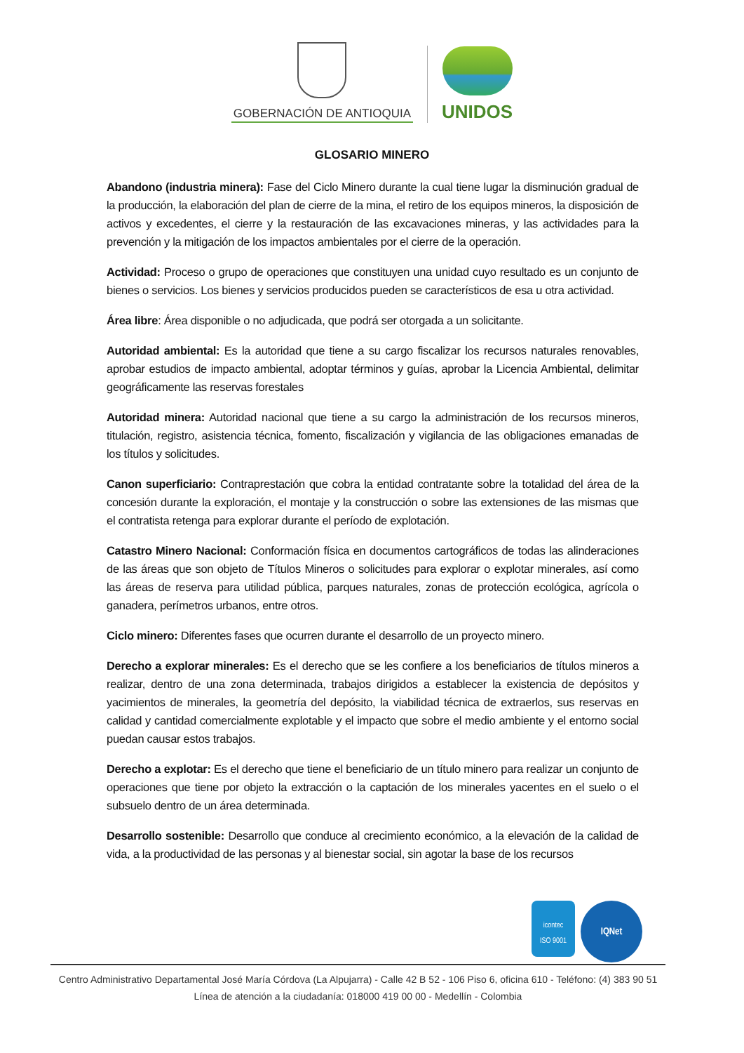GOBERNACIÓN DE ANTIOQUIA
UNIDOS
GLOSARIO MINERO
Abandono (industria minera): Fase del Ciclo Minero durante la cual tiene lugar la disminución gradual de la producción, la elaboración del plan de cierre de la mina, el retiro de los equipos mineros, la disposición de activos y excedentes, el cierre y la restauración de las excavaciones mineras, y las actividades para la prevención y la mitigación de los impactos ambientales por el cierre de la operación.
Actividad: Proceso o grupo de operaciones que constituyen una unidad cuyo resultado es un conjunto de bienes o servicios. Los bienes y servicios producidos pueden se característicos de esa u otra actividad.
Área libre: Área disponible o no adjudicada, que podrá ser otorgada a un solicitante.
Autoridad ambiental: Es la autoridad que tiene a su cargo fiscalizar los recursos naturales renovables, aprobar estudios de impacto ambiental, adoptar términos y guías, aprobar la Licencia Ambiental, delimitar geográficamente las reservas forestales
Autoridad minera: Autoridad nacional que tiene a su cargo la administración de los recursos mineros, titulación, registro, asistencia técnica, fomento, fiscalización y vigilancia de las obligaciones emanadas de los títulos y solicitudes.
Canon superficiario: Contraprestación que cobra la entidad contratante sobre la totalidad del área de la concesión durante la exploración, el montaje y la construcción o sobre las extensiones de las mismas que el contratista retenga para explorar durante el período de explotación.
Catastro Minero Nacional: Conformación física en documentos cartográficos de todas las alinderaciones de las áreas que son objeto de Títulos Mineros o solicitudes para explorar o explotar minerales, así como las áreas de reserva para utilidad pública, parques naturales, zonas de protección ecológica, agrícola o ganadera, perímetros urbanos, entre otros.
Ciclo minero: Diferentes fases que ocurren durante el desarrollo de un proyecto minero.
Derecho a explorar minerales: Es el derecho que se les confiere a los beneficiarios de títulos mineros a realizar, dentro de una zona determinada, trabajos dirigidos a establecer la existencia de depósitos y yacimientos de minerales, la geometría del depósito, la viabilidad técnica de extraerlos, sus reservas en calidad y cantidad comercialmente explotable y el impacto que sobre el medio ambiente y el entorno social puedan causar estos trabajos.
Derecho a explotar: Es el derecho que tiene el beneficiario de un título minero para realizar un conjunto de operaciones que tiene por objeto la extracción o la captación de los minerales yacentes en el suelo o el subsuelo dentro de un área determinada.
Desarrollo sostenible: Desarrollo que conduce al crecimiento económico, a la elevación de la calidad de vida, a la productividad de las personas y al bienestar social, sin agotar la base de los recursos
icontec
ISO 9001
IQNet
Centro Administrativo Departamental José María Córdova (La Alpujarra) - Calle 42 B 52 - 106 Piso 6, oficina 610 - Teléfono: (4) 383 90 51
Línea de atención a la ciudadanía: 018000 419 00 00 - Medellín - Colombia